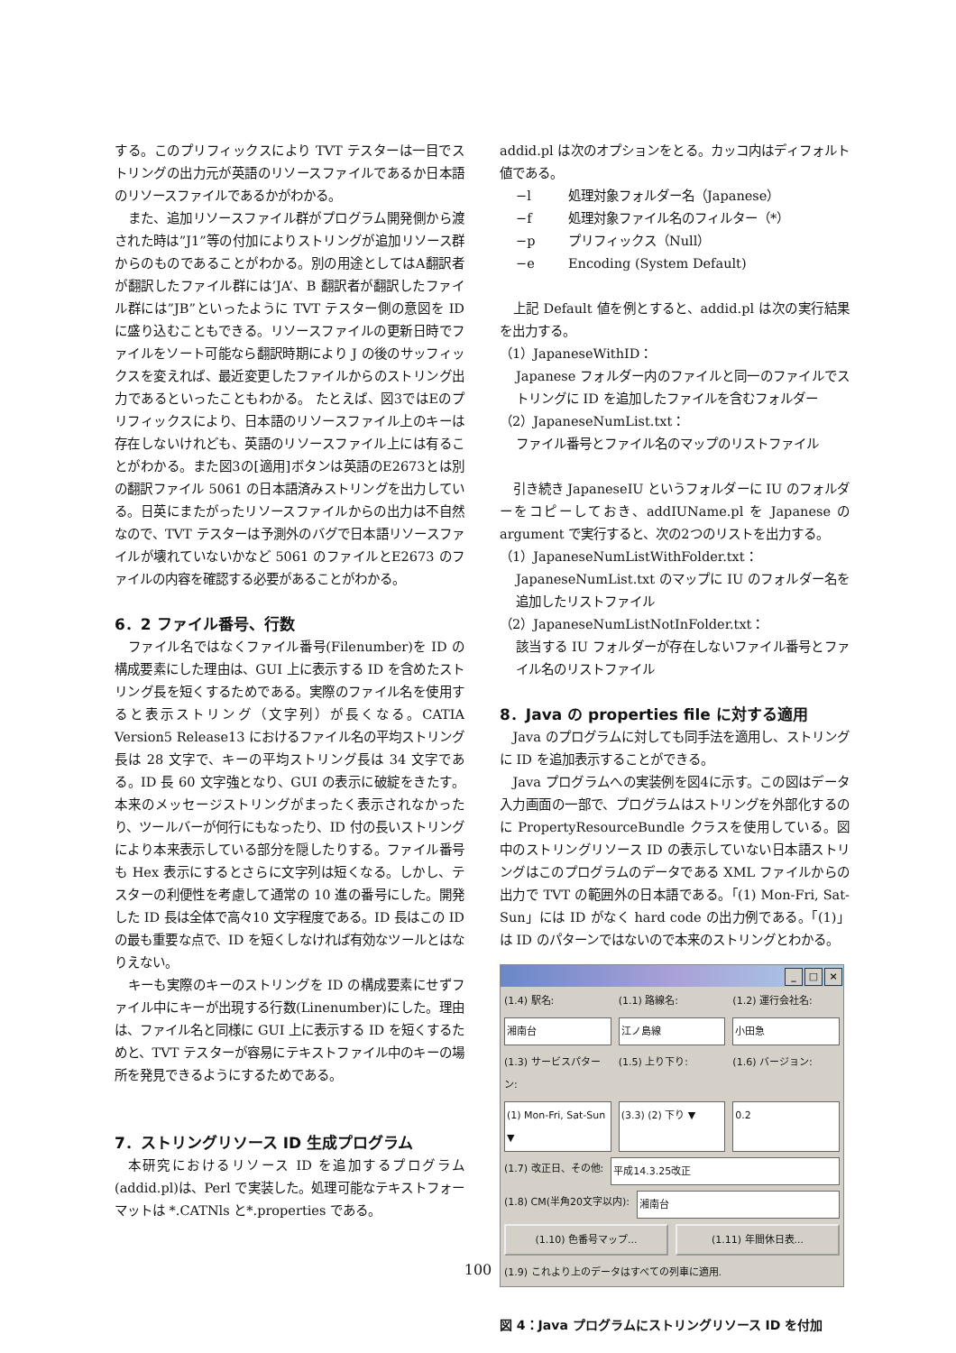する。このプリフィックスにより TVT テスターは一目でストリングの出力元が英語のリソースファイルであるか日本語のリソースファイルであるかがわかる。
また、追加リソースファイル群がプログラム開発側から渡された時は”J1”等の付加によりストリングが追加リソース群からのものであることがわかる。別の用途としてはA翻訳者が翻訳したファイル群には’JA’、B 翻訳者が翻訳したファイル群には”JB”といったように TVT テスター側の意図を ID に盛り込むこともできる。リソースファイルの更新日時でファイルをソート可能なら翻訳時期により J の後のサッフィックスを変えれば、最近変更したファイルからのストリング出力であるといったこともわかる。 たとえば、図3ではEのプリフィックスにより、日本語のリソースファイル上のキーは存在しないけれども、英語のリソースファイル上には有ることがわかる。また図3の[適用]ボタンは英語のE2673とは別の翻訳ファイル 5061 の日本語済みストリングを出力している。日英にまたがったリソースファイルからの出力は不自然なので、TVT テスターは予測外のバグで日本語リソースファイルが壊れていないかなど 5061 のファイルとE2673 のファイルの内容を確認する必要があることがわかる。
6．2 ファイル番号、行数
ファイル名ではなくファイル番号(Filenumber)を ID の構成要素にした理由は、GUI 上に表示する ID を含めたストリング長を短くするためである。実際のファイル名を使用すると表示ストリング（文字列）が長くなる。CATIA Version5 Release13 におけるファイル名の平均ストリング長は 28 文字で、キーの平均ストリング長は 34 文字である。ID 長 60 文字強となり、GUI の表示に破綻をきたす。本来のメッセージストリングがまったく表示されなかったり、ツールバーが何行にもなったり、ID 付の長いストリングにより本来表示している部分を隠したりする。ファイル番号も Hex 表示にするとさらに文字列は短くなる。しかし、テスターの利便性を考慮して通常の 10 進の番号にした。開発した ID 長は全体で高々10 文字程度である。ID 長はこの ID の最も重要な点で、ID を短くしなければ有効なツールとはなりえない。
キーも実際のキーのストリングを ID の構成要素にせずファイル中にキーが出現する行数(Linenumber)にした。理由は、ファイル名と同様に GUI 上に表示する ID を短くするためと、TVT テスターが容易にテキストファイル中のキーの場所を発見できるようにするためである。
7．ストリングリソース ID 生成プログラム
本研究におけるリソース ID を追加するプログラム(addid.pl)は、Perl で実装した。処理可能なテキストフォーマットは *.CATNls と*.properties である。
addid.pl は次のオプションをとる。カッコ内はディフォルト値である。
−l 処理対象フォルダー名（Japanese）
−f 処理対象ファイル名のフィルター（*）
−p プリフィックス（Null）
−e Encoding (System Default)
上記 Default 値を例とすると、addid.pl は次の実行結果を出力する。
（1）JapaneseWithID：
Japanese フォルダー内のファイルと同一のファイルでストリングに ID を追加したファイルを含むフォルダー
（2）JapaneseNumList.txt：
ファイル番号とファイル名のマップのリストファイル
引き続き JapaneseIU というフォルダーに IU のフォルダーをコピーしておき、addIUName.pl を Japanese の argument で実行すると、次の2つのリストを出力する。
（1）JapaneseNumListWithFolder.txt：
JapaneseNumList.txt のマップに IU のフォルダー名を追加したリストファイル
（2）JapaneseNumListNotInFolder.txt：
該当する IU フォルダーが存在しないファイル番号とファイル名のリストファイル
8．Java の properties file に対する適用
Java のプログラムに対しても同手法を適用し、ストリングに ID を追加表示することができる。
Java プログラムへの実装例を図4に示す。この図はデータ入力画面の一部で、プログラムはストリングを外部化するのに PropertyResourceBundle クラスを使用している。図中のストリングリソース ID の表示していない日本語ストリングはこのプログラムのデータである XML ファイルからの出力で TVT の範囲外の日本語である。「(1) Mon-Fri, Sat-Sun」には ID がなく hard code の出力例である。「(1)」は ID のパターンではないので本来のストリングとわかる。
_ □ ×
(1.4) 駅名: (1.1) 路線名: (1.2) 運行会社名:
湘南台 江ノ島線 小田急
(1.3) サービスパターン: (1.5) 上り下り: (1.6) バージョン:
(1) Mon-Fri, Sat-Sun ▼ (3.3) (2) 下り ▼ 0.2
(1.7) 改正日、その他: 平成14.3.25改正
(1.8) CM(半角20文字以内): 湘南台
(1.10) 色番号マップ... (1.11) 年間休日表...
(1.9) これより上のデータはすべての列車に適用.
図 4：Java プログラムにストリングリソース ID を付加
100